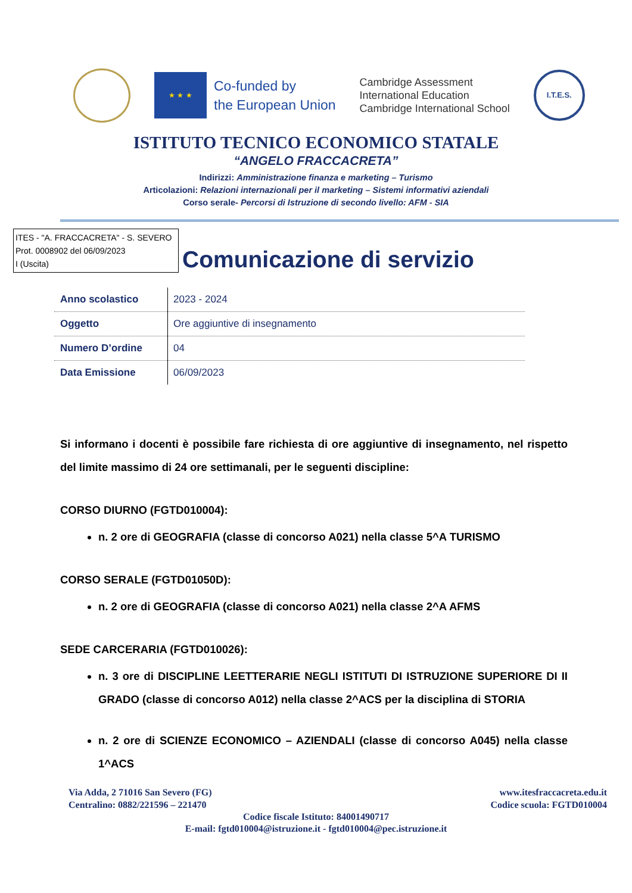★ ★ ★
Co-funded by
the European Union
Cambridge Assessment
International Education
Cambridge International School
I.T.E.S.
ISTITUTO TECNICO ECONOMICO STATALE
“ANGELO FRACCACRETA”
Indirizzi: Amministrazione finanza e marketing – Turismo
Articolazioni: Relazioni internazionali per il marketing – Sistemi informativi aziendali
Corso serale- Percorsi di Istruzione di secondo livello: AFM - SIA
ITES - "A. FRACCACRETA" - S. SEVERO
Prot. 0008902 del 06/09/2023
I (Uscita)
Comunicazione di servizio
| Anno scolastico | 2023 - 2024 |
| Oggetto | Ore aggiuntive di insegnamento |
| Numero D’ordine | 04 |
| Data Emissione | 06/09/2023 |
Si informano i docenti è possibile fare richiesta di ore aggiuntive di insegnamento, nel rispetto del limite massimo di 24 ore settimanali, per le seguenti discipline:
CORSO DIURNO (FGTD010004):
n. 2 ore di GEOGRAFIA (classe di concorso A021) nella classe 5^A TURISMO
CORSO SERALE (FGTD01050D):
n. 2 ore di GEOGRAFIA (classe di concorso A021) nella classe 2^A AFMS
SEDE CARCERARIA (FGTD010026):
n. 3 ore di DISCIPLINE LEETTERARIE NEGLI ISTITUTI DI ISTRUZIONE SUPERIORE DI II GRADO (classe di concorso A012) nella classe 2^ACS per la disciplina di STORIA
n. 2 ore di SCIENZE ECONOMICO – AZIENDALI (classe di concorso A045) nella classe 1^ACS
Via Adda, 2 71016 San Severo (FG) www.itesfraccacreta.edu.it
Centralino: 0882/221596 – 221470 Codice scuola: FGTD010004
Codice fiscale Istituto: 84001490717
E-mail: fgtd010004@istruzione.it - fgtd010004@pec.istruzione.it